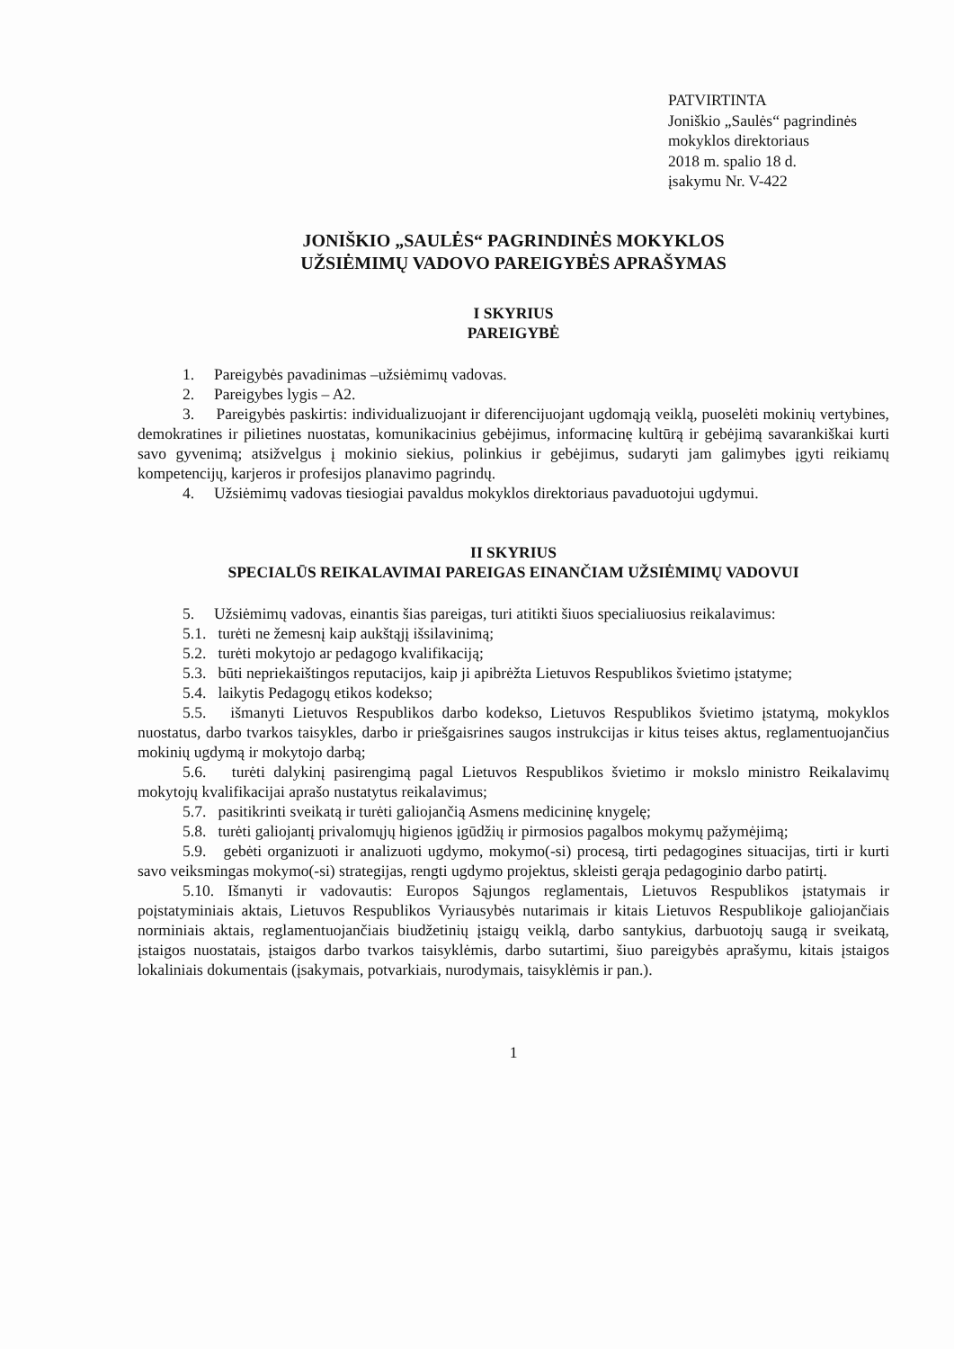PATVIRTINTA
Joniškio „Saulės“ pagrindinės
mokyklos direktoriaus
2018 m. spalio 18 d.
įsakymu Nr. V-422
JONIŠKIO „SAULĖS“ PAGRINDINĖS MOKYKLOS
UŽSIĖMIMŲ VADOVO PAREIGYBĖS APRAŠYMAS
I SKYRIUS
PAREIGYBĖ
1. Pareigybės pavadinimas –užsiėmimų vadovas.
2. Pareigybes lygis – A2.
3. Pareigybės paskirtis: individualizuojant ir diferencijuojant ugdomąją veiklą, puoselėti mokinių vertybines, demokratines ir pilietines nuostatas, komunikacinius gebėjimus, informacinę kultūrą ir gebėjimą savarankiškai kurti savo gyvenimą; atsižvelgus į mokinio siekius, polinkius ir gebėjimus, sudaryti jam galimybes įgyti reikiamų kompetencijų, karjeros ir profesijos planavimo pagrindų.
4. Užsiėmimų vadovas tiesiogiai pavaldus mokyklos direktoriaus pavaduotojui ugdymui.
II SKYRIUS
SPECIALŪS REIKALAVIMAI PAREIGAS EINANČIAM UŽSIĖMIMŲ VADOVUI
5. Užsiėmimų vadovas, einantis šias pareigas, turi atitikti šiuos specialiuosius reikalavimus:
5.1. turėti ne žemesnį kaip aukštąjį išsilavinimą;
5.2. turėti mokytojo ar pedagogo kvalifikaciją;
5.3. būti nepriekaištingos reputacijos, kaip ji apibrėžta Lietuvos Respublikos švietimo įstatyme;
5.4. laikytis Pedagogų etikos kodekso;
5.5. išmanyti Lietuvos Respublikos darbo kodekso, Lietuvos Respublikos švietimo įstatymą, mokyklos nuostatus, darbo tvarkos taisykles, darbo ir priešgaisrines saugos instrukcijas ir kitus teises aktus, reglamentuojančius mokinių ugdymą ir mokytojo darbą;
5.6. turėti dalykinį pasirengimą pagal Lietuvos Respublikos švietimo ir mokslo ministro Reikalavimų mokytojų kvalifikacijai aprašo nustatytus reikalavimus;
5.7. pasitikrinti sveikatą ir turėti galiojančią Asmens medicininę knygelę;
5.8. turėti galiojantį privalomųjų higienos įgūdžių ir pirmosios pagalbos mokymų pažymėjimą;
5.9. gebėti organizuoti ir analizuoti ugdymo, mokymo(-si) procesą, tirti pedagogines situacijas, tirti ir kurti savo veiksmingas mokymo(-si) strategijas, rengti ugdymo projektus, skleisti gerąja pedagoginio darbo patirtį.
5.10. Išmanyti ir vadovautis: Europos Sąjungos reglamentais, Lietuvos Respublikos įstatymais ir poįstatyminiais aktais, Lietuvos Respublikos Vyriausybės nutarimais ir kitais Lietuvos Respublikoje galiojančiais norminiais aktais, reglamentuojančiais biudžetinių įstaigų veiklą, darbo santykius, darbuotojų saugą ir sveikatą, įstaigos nuostatais, įstaigos darbo tvarkos taisyklėmis, darbo sutartimi, šiuo pareigybės aprašymu, kitais įstaigos lokaliniais dokumentais (įsakymais, potvarkiais, nurodymais, taisyklėmis ir pan.).
1